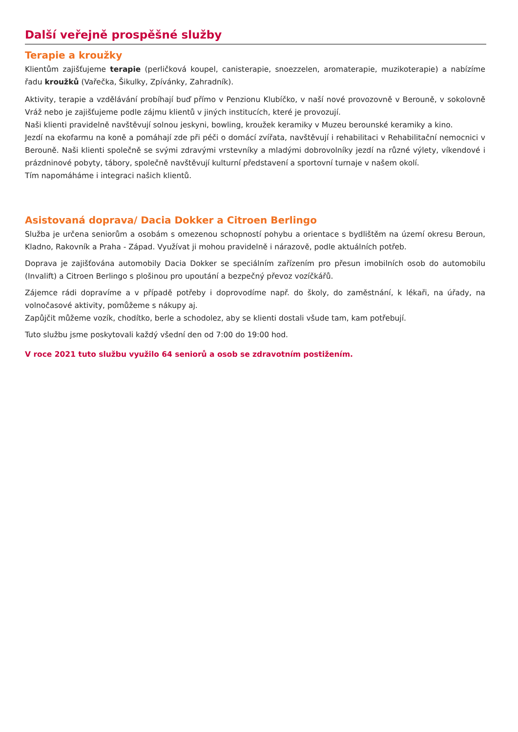Další veřejně prospěšné služby
Terapie a kroužky
Klientům zajišťujeme terapie (perličková koupel, canisterapie, snoezzelen, aromaterapie, muzikoterapie) a nabízíme řadu kroužků (Vařečka, Šikulky, Zpívánky, Zahradník).
Aktivity, terapie a vzdělávání probíhají buď přímo v Penzionu Klubíčko, v naší nové provozovně v Berouně, v sokolovně Vráž nebo je zajišťujeme podle zájmu klientů v jiných institucích, které je provozují.
Naši klienti pravidelně navštěvují solnou jeskyni, bowling, kroužek keramiky v Muzeu berounské keramiky a kino.
Jezdí na ekofarmu na koně a pomáhají zde při péči o domácí zvířata, navštěvují i rehabilitaci v Rehabilitační nemocnici v Berouně. Naši klienti společně se svými zdravými vrstevníky a mladými dobrovolníky jezdí na různé výlety, víkendové i prázdninové pobyty, tábory, společně navštěvují kulturní představení a sportovní turnaje v našem okolí.
Tím napomáháme i integraci našich klientů.
Asistovaná doprava/ Dacia Dokker a Citroen Berlingo
Služba je určena seniorům a osobám s omezenou schopností pohybu a orientace s bydlištěm na území okresu Beroun, Kladno, Rakovník a Praha - Západ. Využívat ji mohou pravidelně i nárazově, podle aktuálních potřeb.
Doprava je zajišťována automobily Dacia Dokker se speciálním zařízením pro přesun imobilních osob do automobilu (Invalift) a Citroen Berlingo s plošinou pro upoutání a bezpečný převoz vozíčkářů.
Zájemce rádi dopravíme a v případě potřeby i doprovodíme např. do školy, do zaměstnání, k lékaři, na úřady, na volnočasové aktivity, pomůžeme s nákupy aj.
Zapůjčit můžeme vozík, chodítko, berle a schodolez, aby se klienti dostali všude tam, kam potřebují.
Tuto službu jsme poskytovali každý všední den od 7:00 do 19:00 hod.
V roce 2021 tuto službu využilo 64 seniorů a osob se zdravotním postižením.